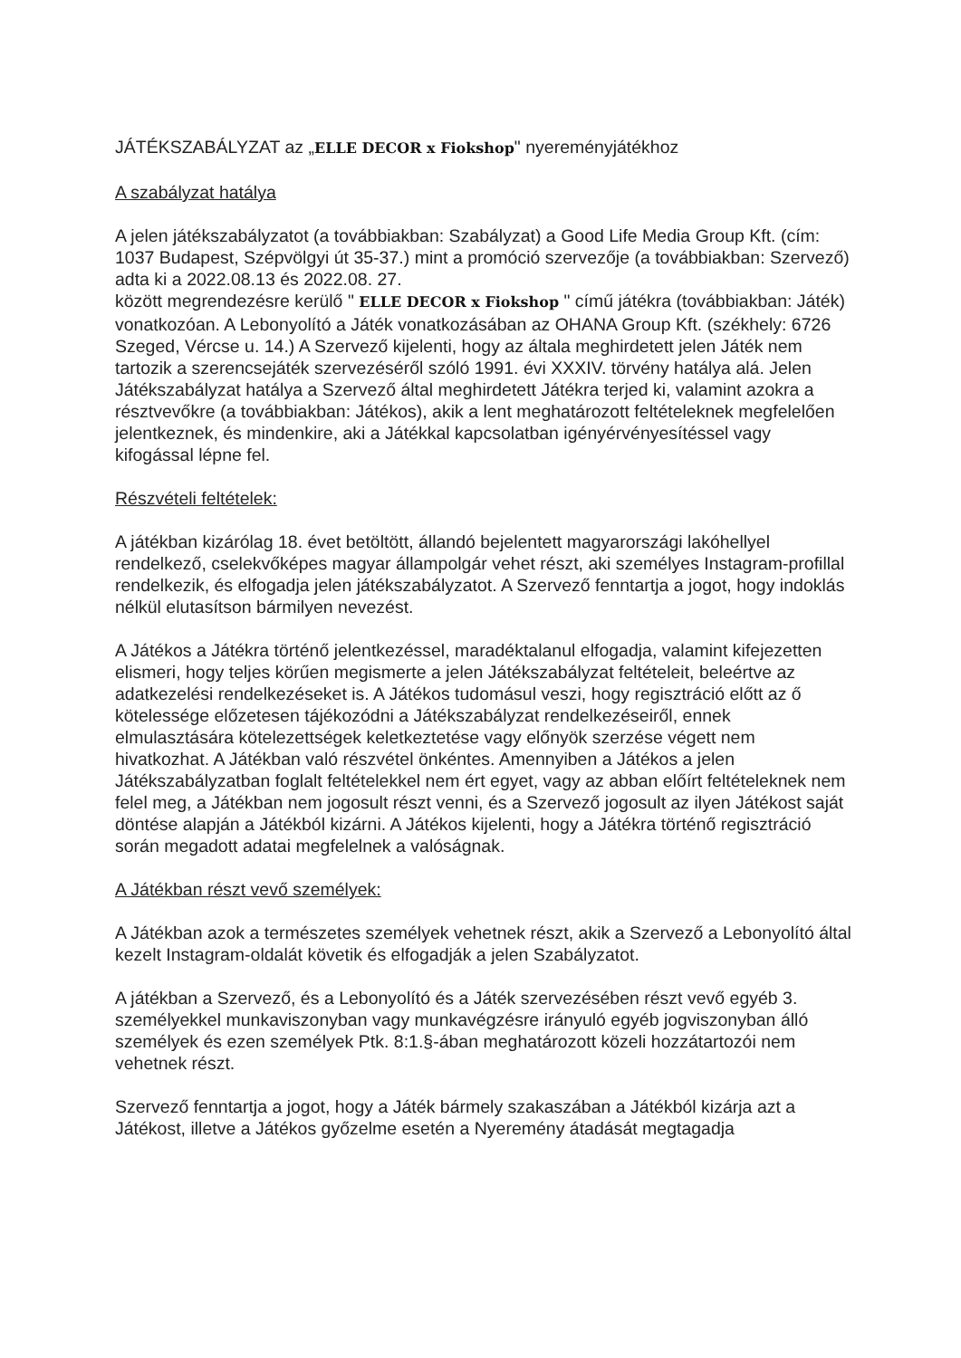JÁTÉKSZABÁLYZAT az „ELLE DECOR x Fiokshop" nyereményjátékhoz
A szabályzat hatálya
A jelen játékszabályzatot (a továbbiakban: Szabályzat) a Good Life Media Group Kft. (cím: 1037 Budapest, Szépvölgyi út 35-37.) mint a promóció szervezője (a továbbiakban: Szervező) adta ki a 2022.08.13 és 2022.08. 27.
között megrendezésre kerülő " ELLE DECOR x Fiokshop " című játékra (továbbiakban: Játék) vonatkozóan. A Lebonyolító a Játék vonatkozásában az OHANA Group Kft. (székhely: 6726 Szeged, Vércse u. 14.) A Szervező kijelenti, hogy az általa meghirdetett jelen Játék nem tartozik a szerencsejáték szervezéséről szóló 1991. évi XXXIV. törvény hatálya alá. Jelen Játékszabályzat hatálya a Szervező által meghirdetett Játékra terjed ki, valamint azokra a résztvevőkre (a továbbiakban: Játékos), akik a lent meghatározott feltételeknek megfelelően jelentkeznek, és mindenkire, aki a Játékkal kapcsolatban igényérvényesítéssel vagy kifogással lépne fel.
Részvételi feltételek:
A játékban kizárólag 18. évet betöltött, állandó bejelentett magyarországi lakóhellyel rendelkező, cselekvőképes magyar állampolgár vehet részt, aki személyes Instagram-profillal rendelkezik, és elfogadja jelen játékszabályzatot. A Szervező fenntartja a jogot, hogy indoklás nélkül elutasítson bármilyen nevezést.
A Játékos a Játékra történő jelentkezéssel, maradéktalanul elfogadja, valamint kifejezetten elismeri, hogy teljes körűen megismerte a jelen Játékszabályzat feltételeit, beleértve az adatkezelési rendelkezéseket is. A Játékos tudomásul veszi, hogy regisztráció előtt az ő kötelessége előzetesen tájékozódni a Játékszabályzat rendelkezéseiről, ennek elmulasztására kötelezettségek keletkeztetése vagy előnyök szerzése végett nem hivatkozhat. A Játékban való részvétel önkéntes. Amennyiben a Játékos a jelen Játékszabályzatban foglalt feltételekkel nem ért egyet, vagy az abban előírt feltételeknek nem felel meg, a Játékban nem jogosult részt venni, és a Szervező jogosult az ilyen Játékost saját döntése alapján a Játékból kizárni. A Játékos kijelenti, hogy a Játékra történő regisztráció során megadott adatai megfelelnek a valóságnak.
A Játékban részt vevő személyek:
A Játékban azok a természetes személyek vehetnek részt, akik a Szervező a Lebonyolító által kezelt Instagram-oldalát követik és elfogadják a jelen Szabályzatot.
A játékban a Szervező, és a Lebonyolító és a Játék szervezésében részt vevő egyéb 3. személyekkel munkaviszonyban vagy munkavégzésre irányuló egyéb jogviszonyban álló személyek és ezen személyek Ptk. 8:1.§-ában meghatározott közeli hozzátartozói nem vehetnek részt.
Szervező fenntartja a jogot, hogy a Játék bármely szakaszában a Játékból kizárja azt a Játékost, illetve a Játékos győzelme esetén a Nyeremény átadását megtagadja